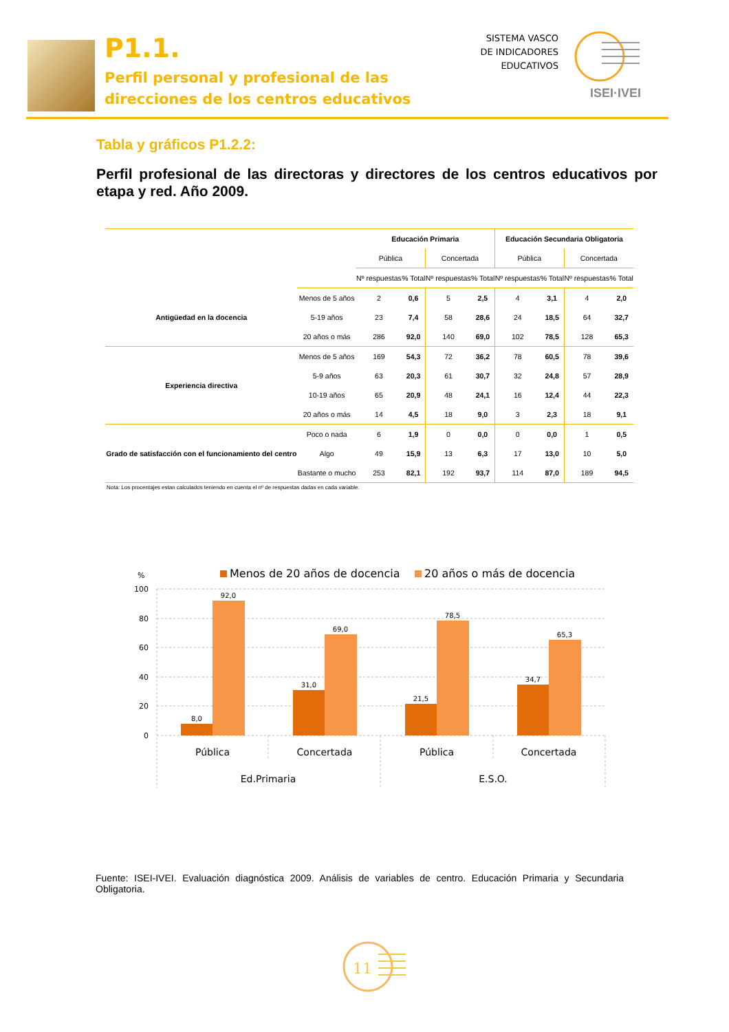P1.1.
Perfil personal y profesional de las
direcciones de los centros educativos
SISTEMA VASCO
DE INDICADORES
EDUCATIVOS
ISEI·IVEI
Tabla y gráficos P1.2.2:
Perfil profesional de las directoras y directores de los centros educativos por etapa y red. Año 2009.
| | | Educación Primaria | | | | Educación Secundaria Obligatoria | | | |
| | | Pública | | Concertada | | Pública | | Concertada | |
| | | Nº respuestas | % Total | Nº respuestas | % Total | Nº respuestas | % Total | Nº respuestas | % Total |
| Antigüedad en la docencia | Menos de 5 años | 2 | 0,6 | 5 | 2,5 | 4 | 3,1 | 4 | 2,0 |
| | 5-19 años | 23 | 7,4 | 58 | 28,6 | 24 | 18,5 | 64 | 32,7 |
| | 20 años o más | 286 | 92,0 | 140 | 69,0 | 102 | 78,5 | 128 | 65,3 |
| Experiencia directiva | Menos de 5 años | 169 | 54,3 | 72 | 36,2 | 78 | 60,5 | 78 | 39,6 |
| | 5-9 años | 63 | 20,3 | 61 | 30,7 | 32 | 24,8 | 57 | 28,9 |
| | 10-19 años | 65 | 20,9 | 48 | 24,1 | 16 | 12,4 | 44 | 22,3 |
| | 20 años o más | 14 | 4,5 | 18 | 9,0 | 3 | 2,3 | 18 | 9,1 |
| Grado de satisfacción con el funcionamiento del centro | Poco o nada | 6 | 1,9 | 0 | 0,0 | 0 | 0,0 | 1 | 0,5 |
| | Algo | 49 | 15,9 | 13 | 6,3 | 17 | 13,0 | 10 | 5,0 |
| | Bastante o mucho | 253 | 82,1 | 192 | 93,7 | 114 | 87,0 | 189 | 94,5 |
Nota: Los procentajes estan calculados teniendo en cuenta el nº de respuestas dadas en cada variable.
%
Menos de 20 años de docencia
20 años o más de docencia
100
80
60
40
20
0
8,0
92,0
31,0
69,0
21,5
78,5
34,7
65,3
Pública
Concertada
Pública
Concertada
Ed.Primaria
E.S.O.
Fuente: ISEI-IVEI. Evaluación diagnóstica 2009. Análisis de variables de centro. Educación Primaria y Secundaria Obligatoria.
11